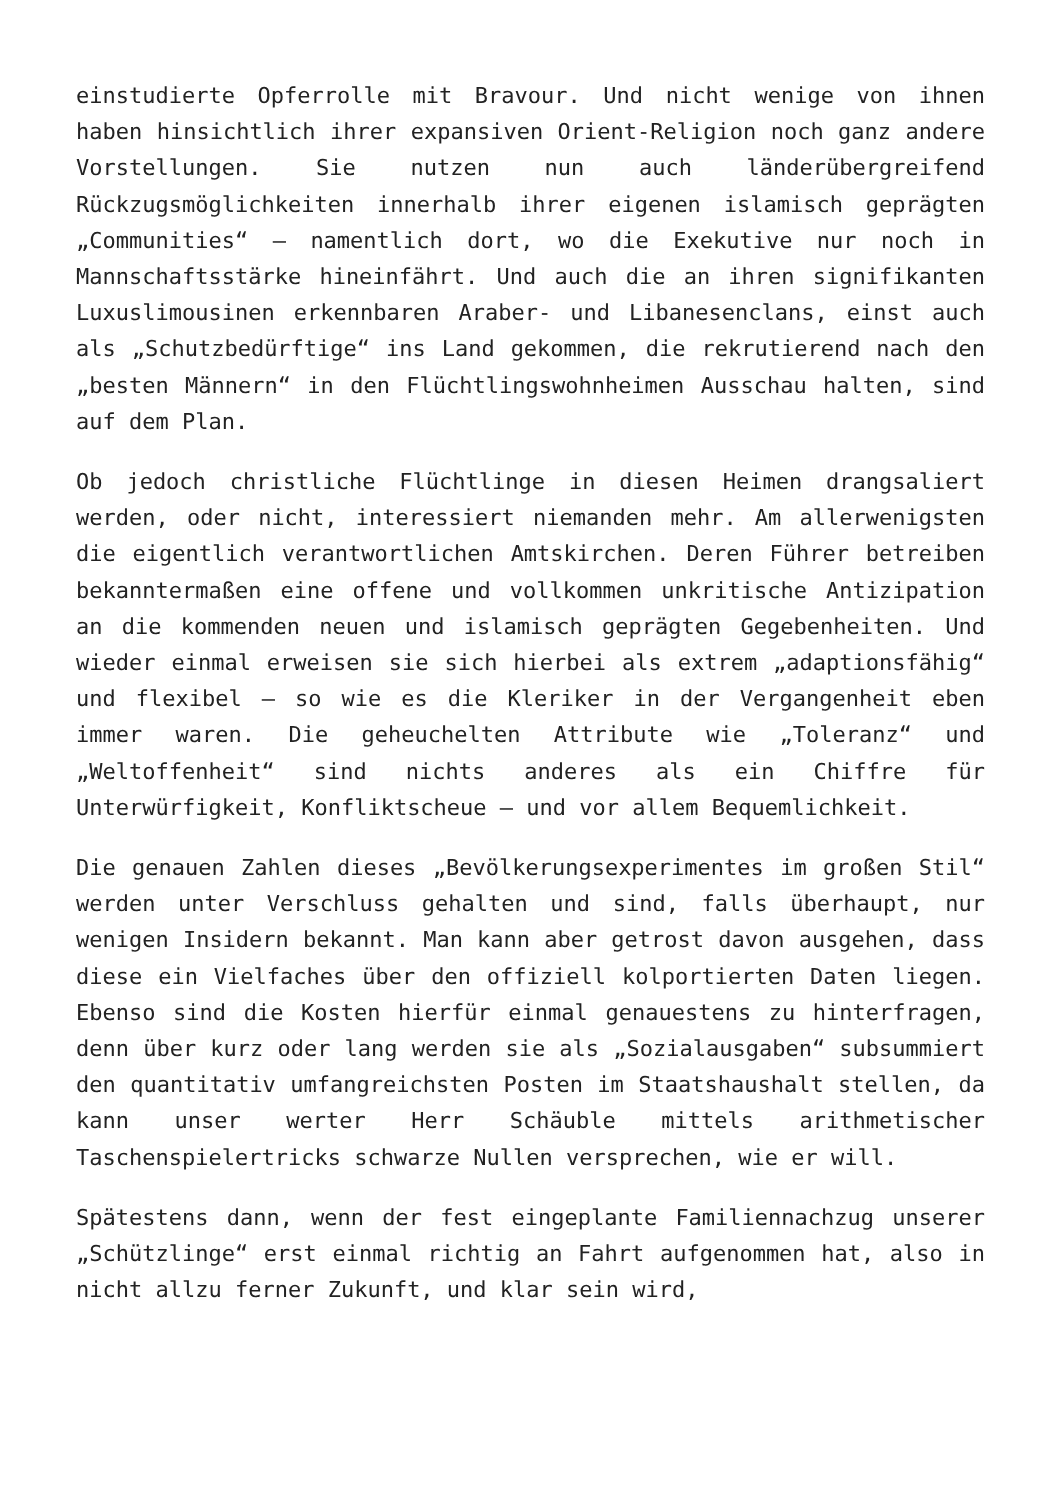einstudierte Opferrolle mit Bravour. Und nicht wenige von ihnen haben hinsichtlich ihrer expansiven Orient-Religion noch ganz andere Vorstellungen. Sie nutzen nun auch länderübergreifend Rückzugsmöglichkeiten innerhalb ihrer eigenen islamisch geprägten „Communities“ – namentlich dort, wo die Exekutive nur noch in Mannschaftsstärke hineinfährt. Und auch die an ihren signifikanten Luxuslimousinen erkennbaren Araber- und Libanesenclans, einst auch als „Schutzbedürftige“ ins Land gekommen, die rekrutierend nach den „besten Männern“ in den Flüchtlingswohnheimen Ausschau halten, sind auf dem Plan.
Ob jedoch christliche Flüchtlinge in diesen Heimen drangsaliert werden, oder nicht, interessiert niemanden mehr. Am allerwenigsten die eigentlich verantwortlichen Amtskirchen. Deren Führer betreiben bekanntermaßen eine offene und vollkommen unkritische Antizipation an die kommenden neuen und islamisch geprägten Gegebenheiten. Und wieder einmal erweisen sie sich hierbei als extrem „adaptionsfähig“ und flexibel – so wie es die Kleriker in der Vergangenheit eben immer waren. Die geheuchelten Attribute wie „Toleranz“ und „Weltoffenheit“ sind nichts anderes als ein Chiffre für Unterwürfigkeit, Konfliktscheue – und vor allem Bequemlichkeit.
Die genauen Zahlen dieses „Bevölkerungsexperimentes im großen Stil“ werden unter Verschluss gehalten und sind, falls überhaupt, nur wenigen Insidern bekannt. Man kann aber getrost davon ausgehen, dass diese ein Vielfaches über den offiziell kolportierten Daten liegen. Ebenso sind die Kosten hierfür einmal genauestens zu hinterfragen, denn über kurz oder lang werden sie als „Sozialausgaben“ subsummiert den quantitativ umfangreichsten Posten im Staatshaushalt stellen, da kann unser werter Herr Schäuble mittels arithmetischer Taschenspielertricks schwarze Nullen versprechen, wie er will.
Spätestens dann, wenn der fest eingeplante Familiennachzug unserer „Schützlinge“ erst einmal richtig an Fahrt aufgenommen hat, also in nicht allzu ferner Zukunft, und klar sein wird,